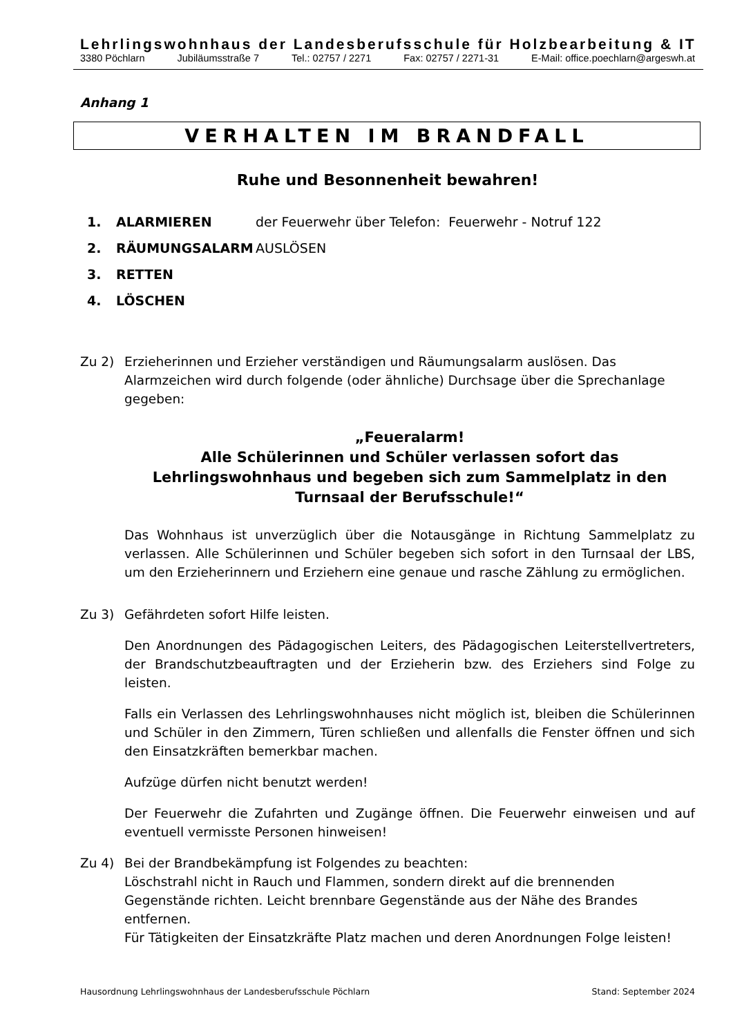Lehrlingswohnhaus der Landesberufsschule für Holzbearbeitung & IT
3380 Pöchlarn Jubiläumsstraße 7 Tel.: 02757 / 2271 Fax: 02757 / 2271-31 E-Mail: office.poechlarn@argeswh.at
Anhang 1
VERHALTEN IM BRANDFALL
Ruhe und Besonnenheit bewahren!
1. ALARMIEREN der Feuerwehr über Telefon: Feuerwehr - Notruf 122
2. RÄUMUNGSALARM AUSLÖSEN
3. RETTEN
4. LÖSCHEN
Zu 2) Erzieherinnen und Erzieher verständigen und Räumungsalarm auslösen. Das Alarmzeichen wird durch folgende (oder ähnliche) Durchsage über die Sprechanlage gegeben:
„Feueralarm!
Alle Schülerinnen und Schüler verlassen sofort das Lehrlingswohnhaus und begeben sich zum Sammelplatz in den Turnsaal der Berufsschule!“
Das Wohnhaus ist unverzüglich über die Notausgänge in Richtung Sammelplatz zu verlassen. Alle Schülerinnen und Schüler begeben sich sofort in den Turnsaal der LBS, um den Erzieherinnern und Erziehern eine genaue und rasche Zählung zu ermöglichen.
Zu 3) Gefährdeten sofort Hilfe leisten.
Den Anordnungen des Pädagogischen Leiters, des Pädagogischen Leiterstellvertreters, der Brandschutzbeauftragten und der Erzieherin bzw. des Erziehers sind Folge zu leisten.
Falls ein Verlassen des Lehrlingswohnhauses nicht möglich ist, bleiben die Schülerinnen und Schüler in den Zimmern, Türen schließen und allenfalls die Fenster öffnen und sich den Einsatzkräften bemerkbar machen.
Aufzüge dürfen nicht benutzt werden!
Der Feuerwehr die Zufahrten und Zugänge öffnen. Die Feuerwehr einweisen und auf eventuell vermisste Personen hinweisen!
Zu 4) Bei der Brandbekämpfung ist Folgendes zu beachten:
Löschstrahl nicht in Rauch und Flammen, sondern direkt auf die brennenden Gegenstände richten. Leicht brennbare Gegenstände aus der Nähe des Brandes entfernen.
Für Tätigkeiten der Einsatzkräfte Platz machen und deren Anordnungen Folge leisten!
Hausordnung Lehrlingswohnhaus der Landesberufsschule Pöchlarn Stand: September 2024